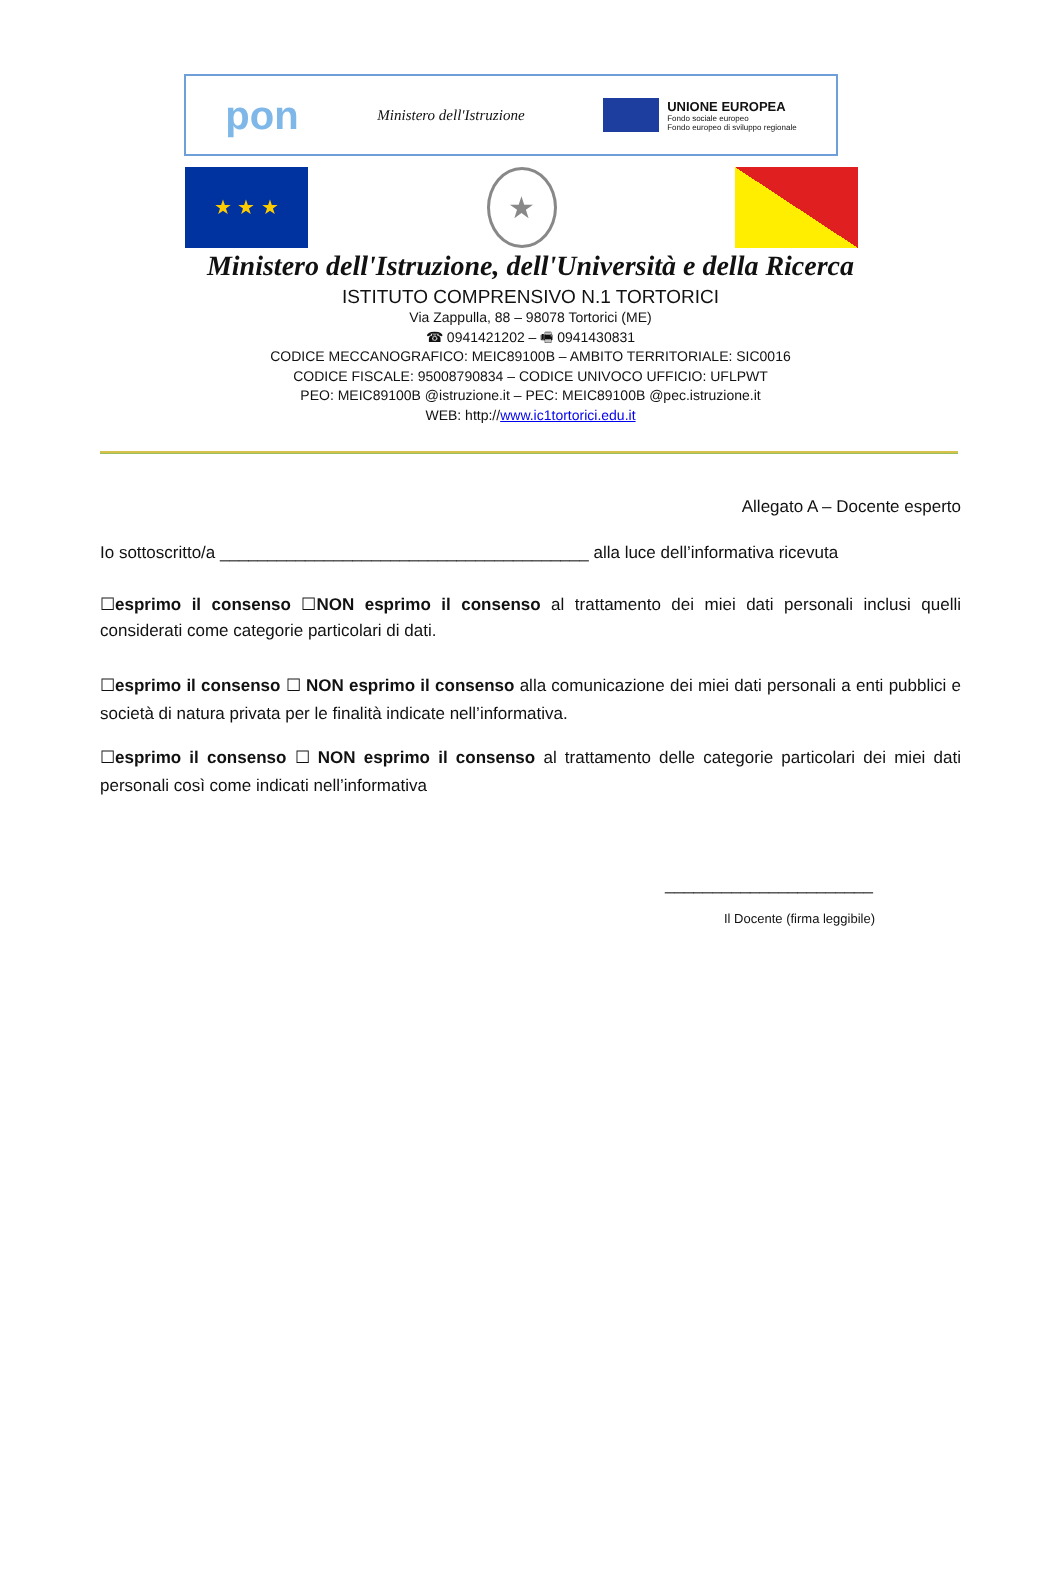pon Ministero dell'Istruzione
UNIONE EUROPEA
Fondo sociale europeo
Fondo europeo di sviluppo regionale
★ ★ ★
★
Ministero dell'Istruzione, dell'Università e della Ricerca
ISTITUTO COMPRENSIVO N.1 TORTORICI
Via Zappulla, 88 – 98078 Tortorici (ME)
☎ 0941421202 – 🖷 0941430831
CODICE MECCANOGRAFICO: MEIC89100B – AMBITO TERRITORIALE: SIC0016
CODICE FISCALE: 95008790834 – CODICE UNIVOCO UFFICIO: UFLPWT
PEO: MEIC89100B @istruzione.it – PEC: MEIC89100B @pec.istruzione.it
WEB: http://www.ic1tortorici.edu.it
Allegato A – Docente esperto
Io sottoscritto/a _______________________________________ alla luce dell’informativa ricevuta
☐esprimo il consenso ☐NON esprimo il consenso al trattamento dei miei dati personali inclusi quelli considerati come categorie particolari di dati.
☐esprimo il consenso ☐ NON esprimo il consenso alla comunicazione dei miei dati personali a enti pubblici e società di natura privata per le finalità indicate nell’informativa.
☐esprimo il consenso ☐ NON esprimo il consenso al trattamento delle categorie particolari dei miei dati personali così come indicati nell’informativa
______________________
Il Docente (firma leggibile)